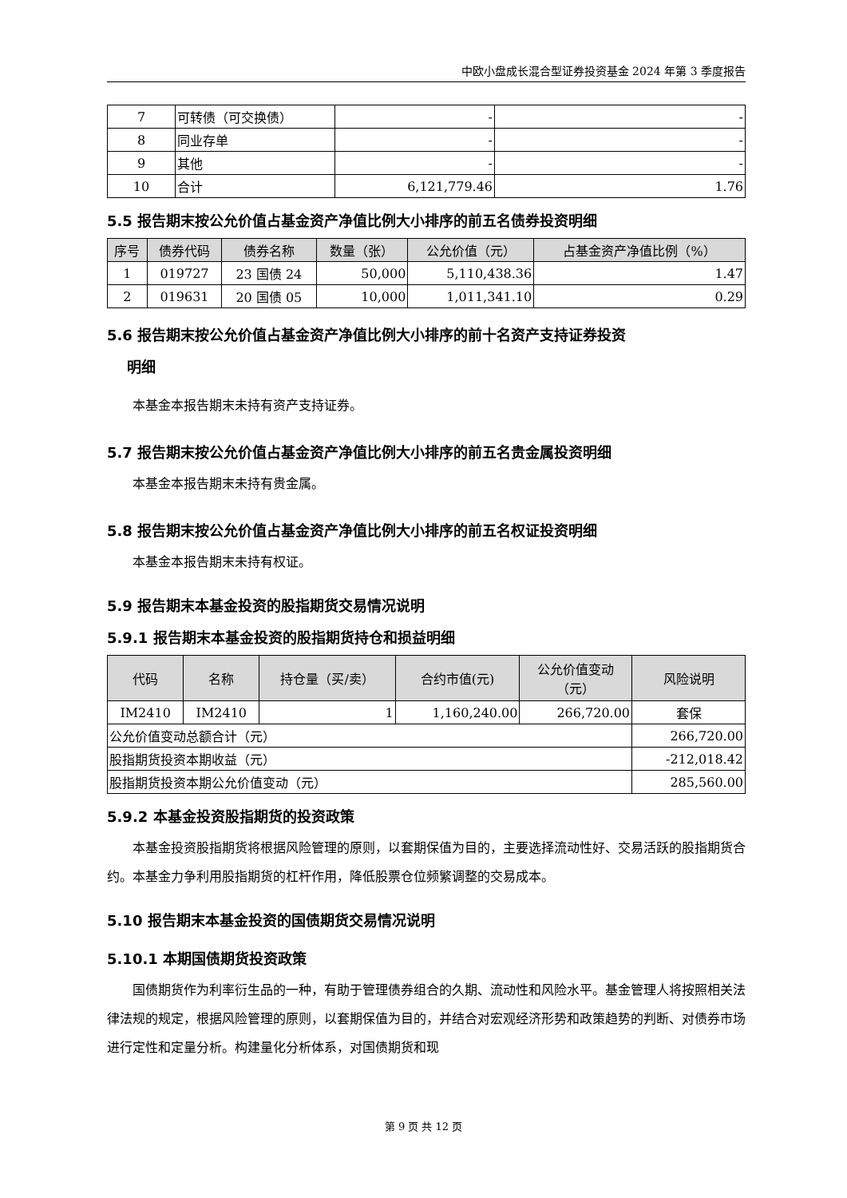中欧小盘成长混合型证券投资基金 2024 年第 3 季度报告
| 7 | 可转债（可交换债） | - | - |
| 8 | 同业存单 | - | - |
| 9 | 其他 | - | - |
| 10 | 合计 | 6,121,779.46 | 1.76 |
5.5 报告期末按公允价值占基金资产净值比例大小排序的前五名债券投资明细
| 序号 | 债券代码 | 债券名称 | 数量（张） | 公允价值（元） | 占基金资产净值比例（%） |
| --- | --- | --- | --- | --- | --- |
| 1 | 019727 | 23 国债 24 | 50,000 | 5,110,438.36 | 1.47 |
| 2 | 019631 | 20 国债 05 | 10,000 | 1,011,341.10 | 0.29 |
5.6 报告期末按公允价值占基金资产净值比例大小排序的前十名资产支持证券投资
明细
本基金本报告期末未持有资产支持证券。
5.7 报告期末按公允价值占基金资产净值比例大小排序的前五名贵金属投资明细
本基金本报告期末未持有贵金属。
5.8 报告期末按公允价值占基金资产净值比例大小排序的前五名权证投资明细
本基金本报告期末未持有权证。
5.9 报告期末本基金投资的股指期货交易情况说明
5.9.1 报告期末本基金投资的股指期货持仓和损益明细
| 代码 | 名称 | 持仓量（买/卖） | 合约市值(元) | 公允价值变动 （元） | 风险说明 |
| --- | --- | --- | --- | --- | --- |
| IM2410 | IM2410 | 1 | 1,160,240.00 | 266,720.00 | 套保 |
| 公允价值变动总额合计（元） | | | | | 266,720.00 |
| 股指期货投资本期收益（元） | | | | | -212,018.42 |
| 股指期货投资本期公允价值变动（元） | | | | | 285,560.00 |
5.9.2 本基金投资股指期货的投资政策
本基金投资股指期货将根据风险管理的原则，以套期保值为目的，主要选择流动性好、交易活跃的股指期货合约。本基金力争利用股指期货的杠杆作用，降低股票仓位频繁调整的交易成本。
5.10 报告期末本基金投资的国债期货交易情况说明
5.10.1 本期国债期货投资政策
国债期货作为利率衍生品的一种，有助于管理债券组合的久期、流动性和风险水平。基金管理人将按照相关法律法规的规定，根据风险管理的原则，以套期保值为目的，并结合对宏观经济形势和政策趋势的判断、对债券市场进行定性和定量分析。构建量化分析体系，对国债期货和现
第 9 页 共 12 页